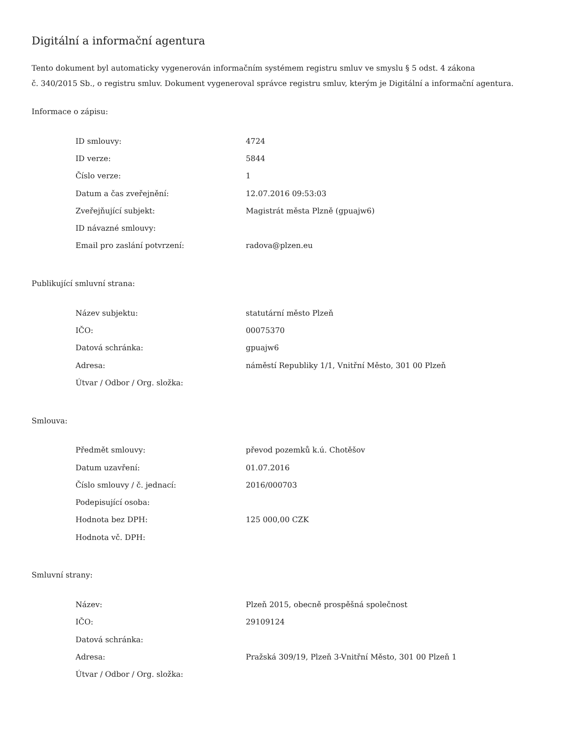Digitální a informační agentura
Tento dokument byl automaticky vygenerován informačním systémem registru smluv ve smyslu § 5 odst. 4 zákona
č. 340/2015 Sb., o registru smluv. Dokument vygeneroval správce registru smluv, kterým je Digitální a informační agentura.
Informace o zápisu:
| ID smlouvy: | 4724 |
| ID verze: | 5844 |
| Číslo verze: | 1 |
| Datum a čas zveřejnění: | 12.07.2016 09:53:03 |
| Zveřejňující subjekt: | Magistrát města Plzně (gpuajw6) |
| ID návazné smlouvy: | |
| Email pro zaslání potvrzení: | radova@plzen.eu |
Publikující smluvní strana:
| Název subjektu: | statutární město Plzeň |
| IČO: | 00075370 |
| Datová schránka: | gpuajw6 |
| Adresa: | náměstí Republiky 1/1, Vnitřní Město, 301 00 Plzeň |
| Útvar / Odbor / Org. složka: | |
Smlouva:
| Předmět smlouvy: | převod pozemků k.ú. Chotěšov |
| Datum uzavření: | 01.07.2016 |
| Číslo smlouvy / č. jednací: | 2016/000703 |
| Podepisující osoba: | |
| Hodnota bez DPH: | 125 000,00 CZK |
| Hodnota vč. DPH: | |
Smluvní strany:
| Název: | Plzeň 2015, obecně prospěšná společnost |
| IČO: | 29109124 |
| Datová schránka: | |
| Adresa: | Pražská 309/19, Plzeň 3-Vnitřní Město, 301 00 Plzeň 1 |
| Útvar / Odbor / Org. složka: | |